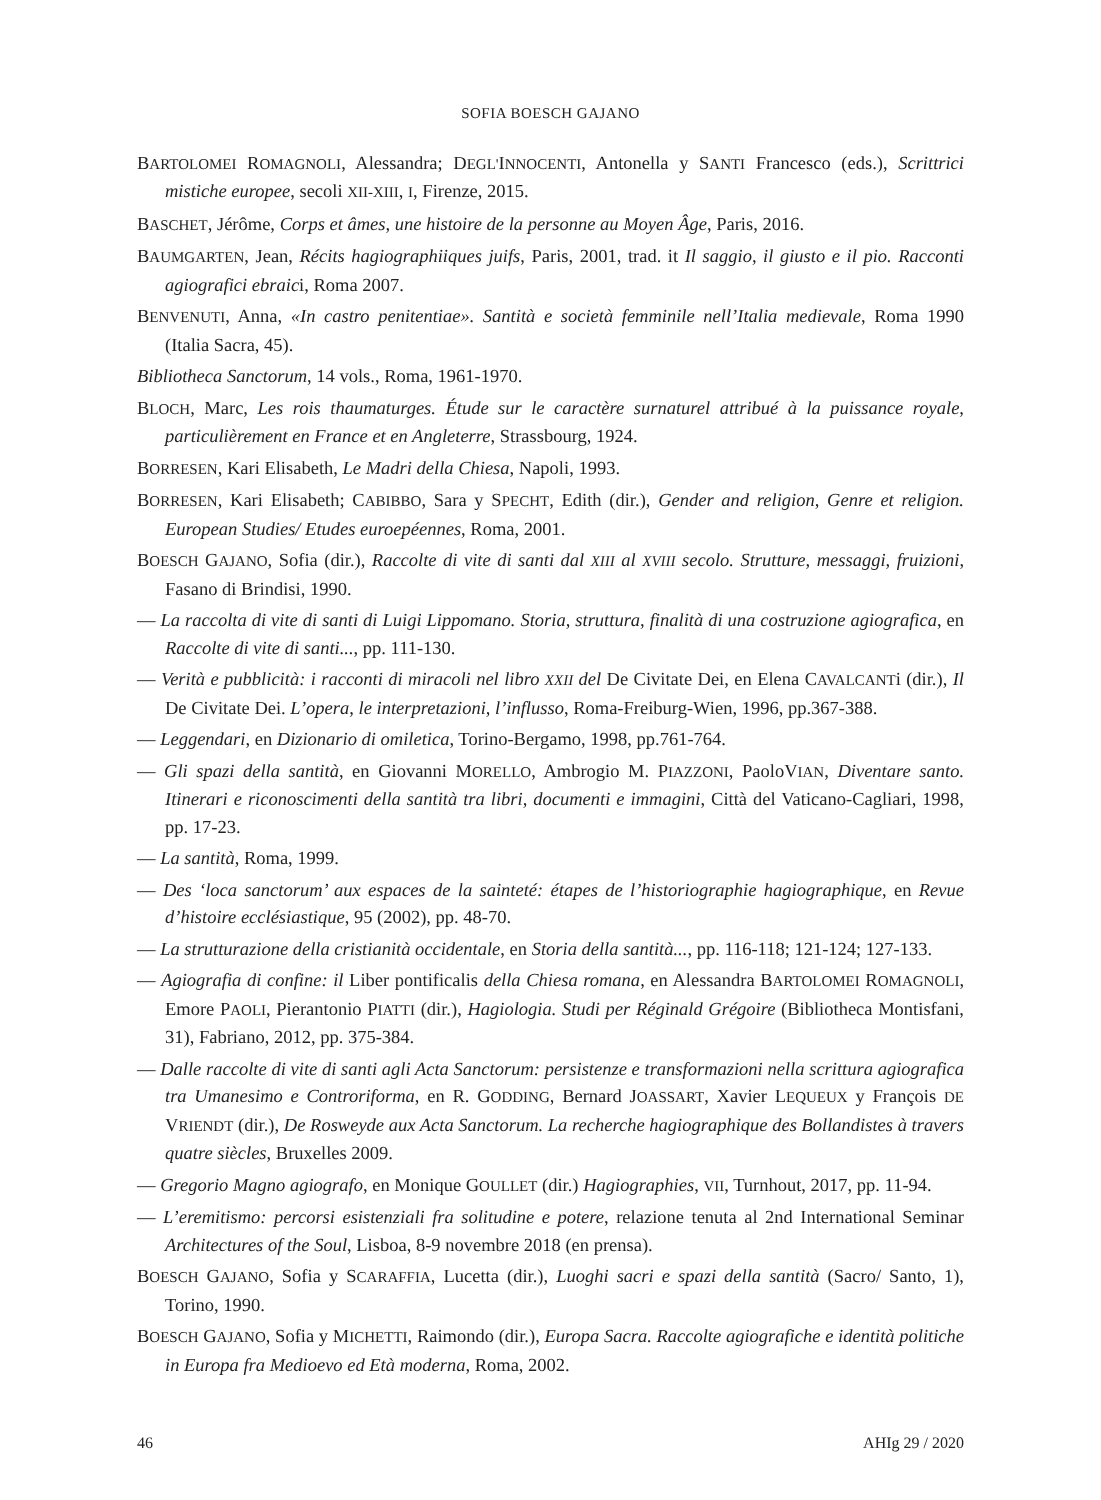SOFIA BOESCH GAJANO
BARTOLOMEI ROMAGNOLI, Alessandra; DEGL'INNOCENTI, Antonella y SANTI Francesco (eds.), Scrittrici mistiche europee, secoli XII-XIII, I, Firenze, 2015.
BASCHET, Jérôme, Corps et âmes, une histoire de la personne au Moyen Âge, Paris, 2016.
BAUMGARTEN, Jean, Récits hagiographiiques juifs, Paris, 2001, trad. it Il saggio, il giusto e il pio. Racconti agiografici ebraici, Roma 2007.
BENVENUTI, Anna, «In castro penitentiae». Santità e società femminile nell’Italia medievale, Roma 1990 (Italia Sacra, 45).
Bibliotheca Sanctorum, 14 vols., Roma, 1961-1970.
BLOCH, Marc, Les rois thaumaturges. Étude sur le caractère surnaturel attribué à la puissance royale, particulièrement en France et en Angleterre, Strassbourg, 1924.
BORRESEN, Kari Elisabeth, Le Madri della Chiesa, Napoli, 1993.
BORRESEN, Kari Elisabeth; CABIBBO, Sara y SPECHT, Edith (dir.), Gender and religion, Genre et religion. European Studies/ Etudes euroepéennes, Roma, 2001.
BOESCH GAJANO, Sofia (dir.), Raccolte di vite di santi dal XIII al XVIII secolo. Strutture, messaggi, fruizioni, Fasano di Brindisi, 1990.
— La raccolta di vite di santi di Luigi Lippomano. Storia, struttura, finalità di una costruzione agiografica, en Raccolte di vite di santi..., pp. 111-130.
— Verità e pubblicità: i racconti di miracoli nel libro XXII del De Civitate Dei, en Elena CAVALCANTi (dir.), Il De Civitate Dei. L’opera, le interpretazioni, l’influsso, Roma-Freiburg-Wien, 1996, pp.367-388.
— Leggendari, en Dizionario di omiletica, Torino-Bergamo, 1998, pp.761-764.
— Gli spazi della santità, en Giovanni MORELLO, Ambrogio M. PIAZZONI, PaoloVIAN, Diventare santo. Itinerari e riconoscimenti della santità tra libri, documenti e immagini, Città del Vaticano-Cagliari, 1998, pp. 17-23.
— La santità, Roma, 1999.
— Des ‘loca sanctorum’ aux espaces de la sainteté: étapes de l’historiographie hagiographique, en Revue d’histoire ecclésiastique, 95 (2002), pp. 48-70.
— La strutturazione della cristianità occidentale, en Storia della santità..., pp. 116-118; 121-124; 127-133.
— Agiografia di confine: il Liber pontificalis della Chiesa romana, en Alessandra BARTOLOMEI ROMAGNOLI, Emore PAOLI, Pierantonio PIATTI (dir.), Hagiologia. Studi per Réginald Grégoire (Bibliotheca Montisfani, 31), Fabriano, 2012, pp. 375-384.
— Dalle raccolte di vite di santi agli Acta Sanctorum: persistenze e transformazioni nella scrittura agiografica tra Umanesimo e Controriforma, en R. GODDING, Bernard JOASSART, Xavier LEQUEUX y François DE VRIENDT (dir.), De Rosweyde aux Acta Sanctorum. La recherche hagiographique des Bollandistes à travers quatre siècles, Bruxelles 2009.
— Gregorio Magno agiografo, en Monique GOULLET (dir.) Hagiographies, VII, Turnhout, 2017, pp. 11-94.
— L’eremitismo: percorsi esistenziali fra solitudine e potere, relazione tenuta al 2nd International Seminar Architectures of the Soul, Lisboa, 8-9 novembre 2018 (en prensa).
BOESCH GAJANO, Sofia y SCARAFFIA, Lucetta (dir.), Luoghi sacri e spazi della santità (Sacro/ Santo, 1), Torino, 1990.
BOESCH GAJANO, Sofia y MICHETTI, Raimondo (dir.), Europa Sacra. Raccolte agiografiche e identità politiche in Europa fra Medioevo ed Età moderna, Roma, 2002.
46 AHIg 29 / 2020